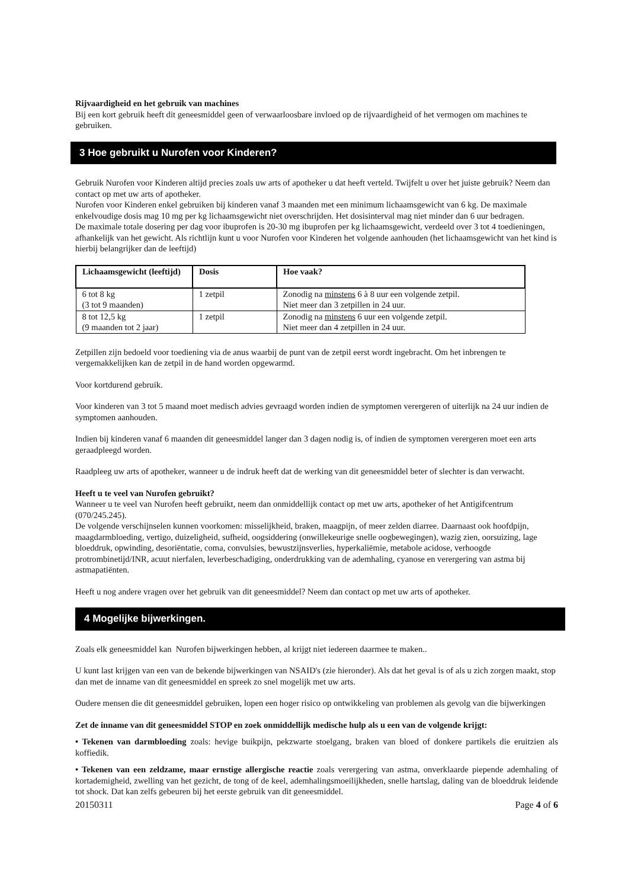Rijvaardigheid en het gebruik van machines
Bij een kort gebruik heeft dit geneesmiddel geen of verwaarloosbare invloed op de rijvaardigheid of het vermogen om machines te gebruiken.
3 Hoe gebruikt u Nurofen voor Kinderen?
Gebruik Nurofen voor Kinderen altijd precies zoals uw arts of apotheker u dat heeft verteld. Twijfelt u over het juiste gebruik? Neem dan contact op met uw arts of apotheker.
Nurofen voor Kinderen enkel gebruiken bij kinderen vanaf 3 maanden met een minimum lichaamsgewicht van 6 kg. De maximale enkelvoudige dosis mag 10 mg per kg lichaamsgewicht niet overschrijden. Het dosisinterval mag niet minder dan 6 uur bedragen.
De maximale totale dosering per dag voor ibuprofen is 20-30 mg ibuprofen per kg lichaamsgewicht, verdeeld over 3 tot 4 toedieningen, afhankelijk van het gewicht. Als richtlijn kunt u voor Nurofen voor Kinderen het volgende aanhouden (het lichaamsgewicht van het kind is hierbij belangrijker dan de leeftijd)
| Lichaamsgewicht (leeftijd) | Dosis | Hoe vaak? |
| --- | --- | --- |
| 6 tot 8 kg (3 tot 9 maanden) | 1 zetpil | Zonodig na minstens 6 à 8 uur een volgende zetpil. Niet meer dan 3 zetpillen in 24 uur. |
| 8 tot 12,5 kg (9 maanden tot 2 jaar) | 1 zetpil | Zonodig na minstens 6 uur een volgende zetpil. Niet meer dan 4 zetpillen in 24 uur. |
Zetpillen zijn bedoeld voor toediening via de anus waarbij de punt van de zetpil eerst wordt ingebracht. Om het inbrengen te vergemakkelijken kan de zetpil in de hand worden opgewarmd.
Voor kortdurend gebruik.
Voor kinderen van 3 tot 5 maand moet medisch advies gevraagd worden indien de symptomen verergeren of uiterlijk na 24 uur indien de symptomen aanhouden.
Indien bij kinderen vanaf 6 maanden dit geneesmiddel langer dan 3 dagen nodig is, of indien de symptomen verergeren moet een arts geraadpleegd worden.
Raadpleeg uw arts of apotheker, wanneer u de indruk heeft dat de werking van dit geneesmiddel beter of slechter is dan verwacht.
Heeft u te veel van Nurofen gebruikt?
Wanneer u te veel van Nurofen heeft gebruikt, neem dan onmiddellijk contact op met uw arts, apotheker of het Antigifcentrum (070/245.245).
De volgende verschijnselen kunnen voorkomen: misselijkheid, braken, maagpijn, of meer zelden diarree. Daarnaast ook hoofdpijn, maagdarmbloeding, vertigo, duizeligheid, sufheid, oogsiddering (onwillekeurige snelle oogbewegingen), wazig zien, oorsuizing, lage bloeddruk, opwinding, desoriëntatie, coma, convulsies, bewustzijnsverlies, hyperkaliëmie, metabole acidose, verhoogde protrombinetijd/INR, acuut nierfalen, leverbeschadiging, onderdrukking van de ademhaling, cyanose en verergering van astma bij astmapatiënten.
Heeft u nog andere vragen over het gebruik van dit geneesmiddel? Neem dan contact op met uw arts of apotheker.
4 Mogelijke bijwerkingen.
Zoals elk geneesmiddel kan Nurofen bijwerkingen hebben, al krijgt niet iedereen daarmee te maken..
U kunt last krijgen van een van de bekende bijwerkingen van NSAID's (zie hieronder). Als dat het geval is of als u zich zorgen maakt, stop dan met de inname van dit geneesmiddel en spreek zo snel mogelijk met uw arts.
Oudere mensen die dit geneesmiddel gebruiken, lopen een hoger risico op ontwikkeling van problemen als gevolg van die bijwerkingen
Zet de inname van dit geneesmiddel STOP en zoek onmiddellijk medische hulp als u een van de volgende krijgt:
• Tekenen van darmbloeding zoals: hevige buikpijn, pekzwarte stoelgang, braken van bloed of donkere partikels die eruitzien als koffiedik.
• Tekenen van een zeldzame, maar ernstige allergische reactie zoals verergering van astma, onverklaarde piepende ademhaling of kortademigheid, zwelling van het gezicht, de tong of de keel, ademhalingsmoeilijkheden, snelle hartslag, daling van de bloeddruk leidende tot shock. Dat kan zelfs gebeuren bij het eerste gebruik van dit geneesmiddel.
20150311 Page 4 of 6